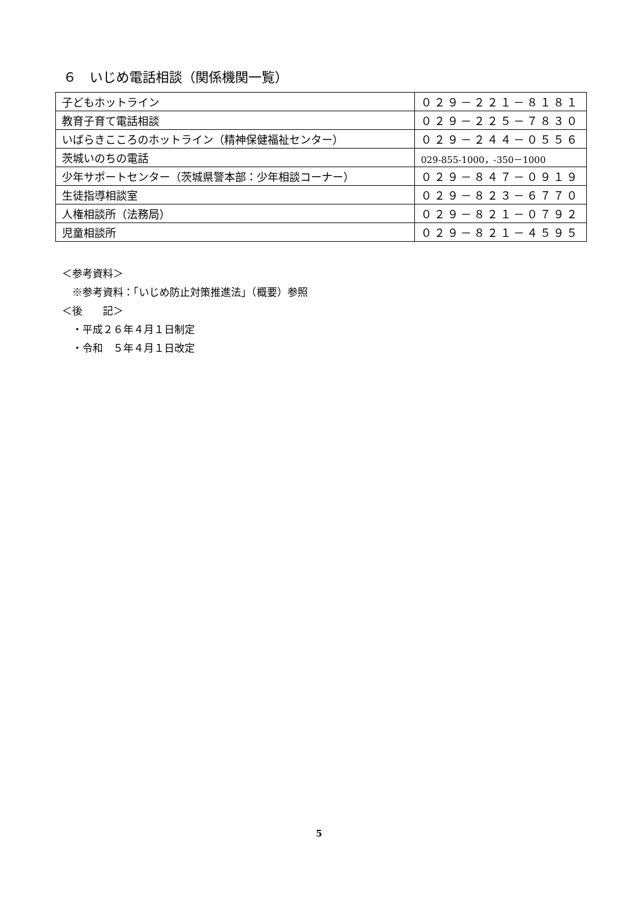６　いじめ電話相談（関係機関一覧）
| 子どもホットライン | ０２９－２２１－８１８１ |
| 教育子育て電話相談 | ０２９－２２５－７８３０ |
| いばらきこころのホットライン（精神保健福祉センター） | ０２９－２４４－０５５６ |
| 茨城いのちの電話 | 029-855-1000，-350－1000 |
| 少年サポートセンター（茨城県警本部：少年相談コーナー） | ０２９－８４７－０９１９ |
| 生徒指導相談室 | ０２９－８２３－６７７０ |
| 人権相談所（法務局） | ０２９－８２１－０７９２ |
| 児童相談所 | ０２９－８２１－４５９５ |
＜参考資料＞
　※参考資料：「いじめ防止対策推進法」（概要）参照
＜後　　記＞
　・平成２６年４月１日制定
　・令和　５年４月１日改定
5